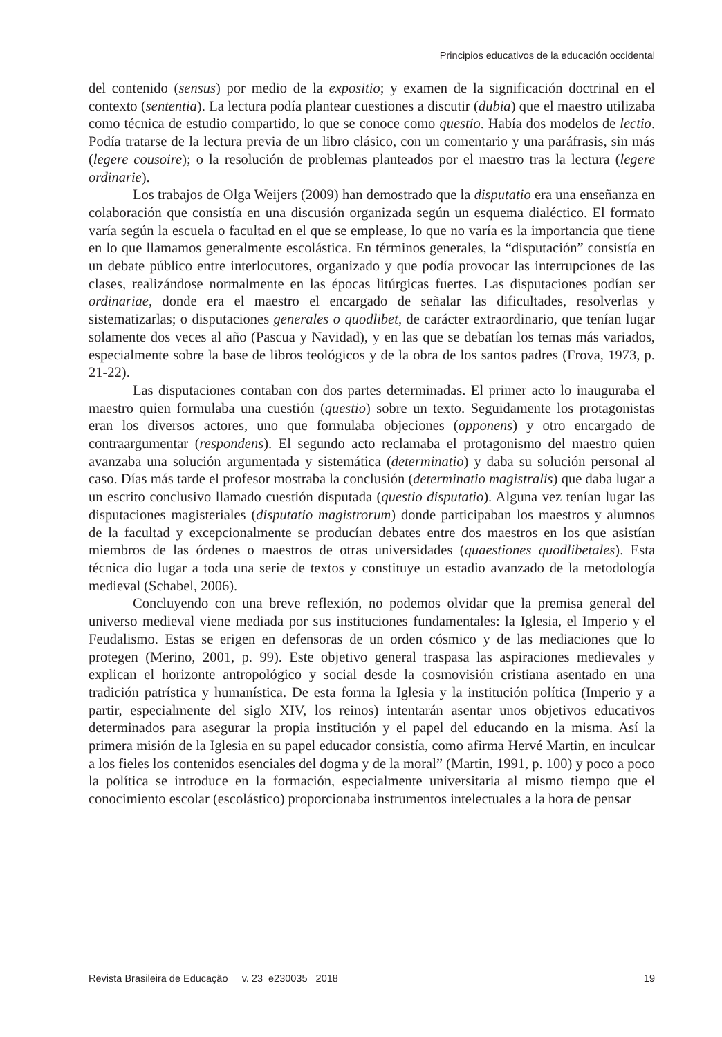Principios educativos de la educación occidental
del contenido (sensus) por medio de la expositio; y examen de la significación doctrinal en el contexto (sententia). La lectura podía plantear cuestiones a discutir (dubia) que el maestro utilizaba como técnica de estudio compartido, lo que se conoce como questio. Había dos modelos de lectio. Podía tratarse de la lectura previa de un libro clásico, con un comentario y una paráfrasis, sin más (legere cousoire); o la resolución de problemas planteados por el maestro tras la lectura (legere ordinarie).
Los trabajos de Olga Weijers (2009) han demostrado que la disputatio era una enseñanza en colaboración que consistía en una discusión organizada según un esquema dialéctico. El formato varía según la escuela o facultad en el que se emplease, lo que no varía es la importancia que tiene en lo que llamamos generalmente escolástica. En términos generales, la “disputación” consistía en un debate público entre interlocutores, organizado y que podía provocar las interrupciones de las clases, realizándose normalmente en las épocas litúrgicas fuertes. Las disputaciones podían ser ordinariae, donde era el maestro el encargado de señalar las dificultades, resolverlas y sistematizarlas; o disputaciones generales o quodlibet, de carácter extraordinario, que tenían lugar solamente dos veces al año (Pascua y Navidad), y en las que se debatían los temas más variados, especialmente sobre la base de libros teológicos y de la obra de los santos padres (Frova, 1973, p. 21-22).
Las disputaciones contaban con dos partes determinadas. El primer acto lo inauguraba el maestro quien formulaba una cuestión (questio) sobre un texto. Seguidamente los protagonistas eran los diversos actores, uno que formulaba objeciones (opponens) y otro encargado de contraargumentar (respondens). El segundo acto reclamaba el protagonismo del maestro quien avanzaba una solución argumentada y sistemática (determinatio) y daba su solución personal al caso. Días más tarde el profesor mostraba la conclusión (determinatio magistralis) que daba lugar a un escrito conclusivo llamado cuestión disputada (questio disputatio). Alguna vez tenían lugar las disputaciones magisteriales (disputatio magistrorum) donde participaban los maestros y alumnos de la facultad y excepcionalmente se producían debates entre dos maestros en los que asistían miembros de las órdenes o maestros de otras universidades (quaestiones quodlibetales). Esta técnica dio lugar a toda una serie de textos y constituye un estadio avanzado de la metodología medieval (Schabel, 2006).
Concluyendo con una breve reflexión, no podemos olvidar que la premisa general del universo medieval viene mediada por sus instituciones fundamentales: la Iglesia, el Imperio y el Feudalismo. Estas se erigen en defensoras de un orden cósmico y de las mediaciones que lo protegen (Merino, 2001, p. 99). Este objetivo general traspasa las aspiraciones medievales y explican el horizonte antropológico y social desde la cosmovisión cristiana asentado en una tradición patrística y humanística. De esta forma la Iglesia y la institución política (Imperio y a partir, especialmente del siglo XIV, los reinos) intentarán asentar unos objetivos educativos determinados para asegurar la propia institución y el papel del educando en la misma. Así la primera misión de la Iglesia en su papel educador consistía, como afirma Hervé Martin, en inculcar a los fieles los contenidos esenciales del dogma y de la moral” (Martin, 1991, p. 100) y poco a poco la política se introduce en la formación, especialmente universitaria al mismo tiempo que el conocimiento escolar (escolástico) proporcionaba instrumentos intelectuales a la hora de pensar
Revista Brasileira de Educação v. 23 e230035 2018 19